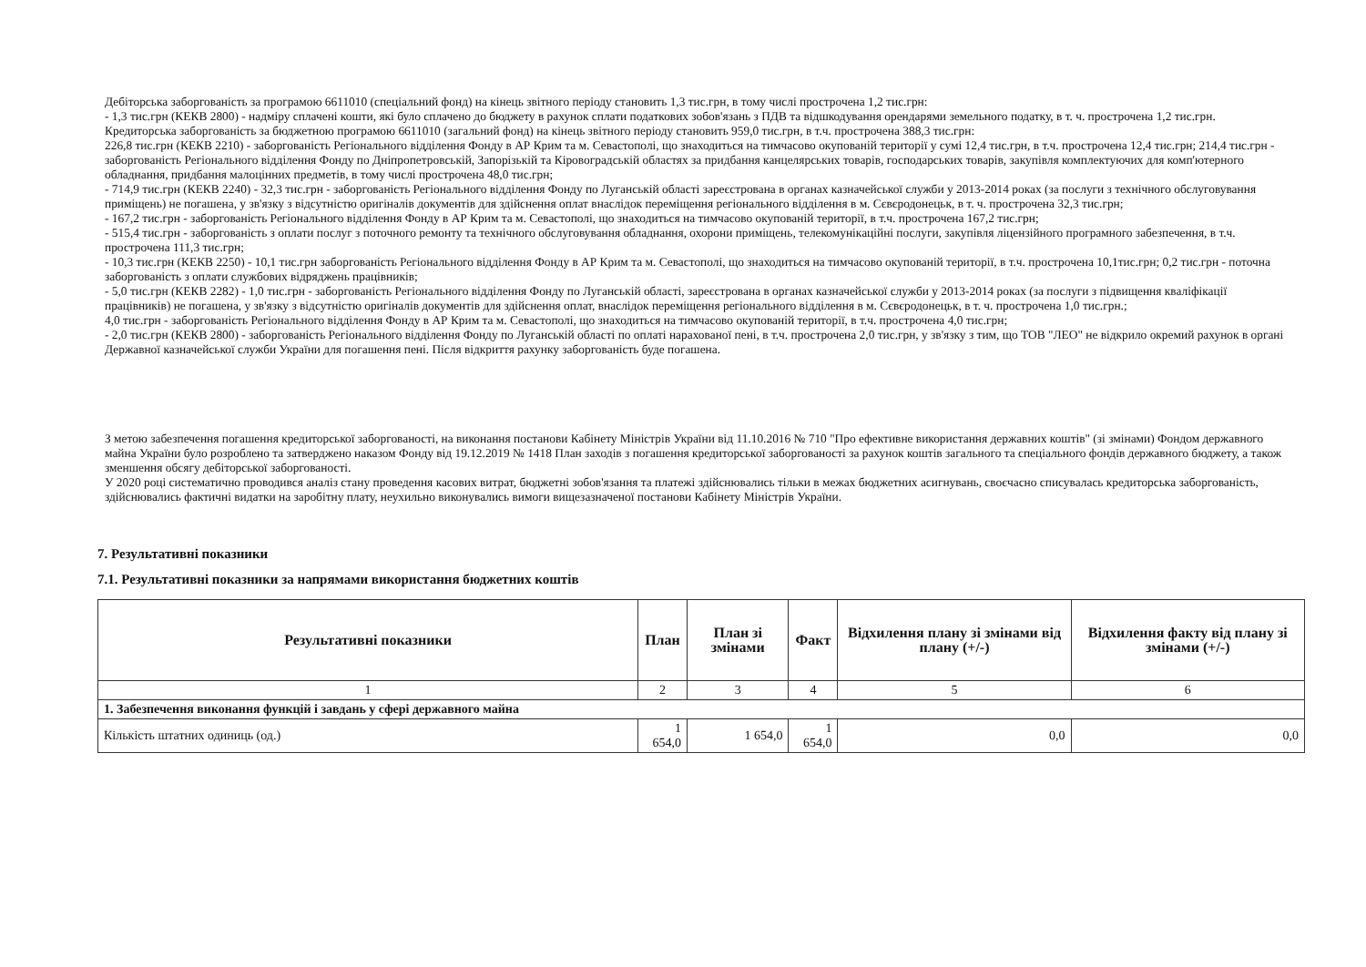Дебіторська заборгованість за програмою 6611010 (спеціальний фонд) на кінець звітного періоду становить 1,3 тис.грн, в тому числі прострочена 1,2 тис.грн:
- 1,3 тис.грн (КЕКВ 2800) - надміру сплачені кошти, які було сплачено до бюджету в рахунок сплати податкових зобов'язань з ПДВ та відшкодування орендарями земельного податку, в т. ч. прострочена 1,2 тис.грн.
Кредиторська заборгованість за бюджетною програмою 6611010 (загальний фонд) на кінець звітного періоду становить 959,0 тис.грн, в т.ч. прострочена 388,3 тис.грн:
226,8 тис.грн (КЕКВ 2210) - заборгованість Регіонального відділення Фонду в АР Крим та м. Севастополі, що знаходиться на тимчасово окупованій території у сумі 12,4 тис.грн, в т.ч. прострочена 12,4 тис.грн; 214,4 тис.грн - заборгованість Регіонального відділення Фонду по Дніпропетровській, Запорізькій та Кіровоградській областях за придбання канцелярських товарів, господарських товарів, закупівля комплектуючих для комп'ютерного обладнання, придбання малоцінних предметів, в тому числі прострочена 48,0 тис.грн;
- 714,9 тис.грн (КЕКВ 2240) - 32,3 тис.грн - заборгованість Регіонального відділення Фонду по Луганській області зареєстрована в органах казначейської служби у 2013-2014 роках (за послуги з технічного обслуговування приміщень) не погашена, у зв'язку з відсутністю оригіналів документів для здійснення оплат внаслідок переміщення регіонального відділення в м. Сєвєродонецьк, в т. ч. прострочена 32,3 тис.грн;
- 167,2 тис.грн - заборгованість Регіонального відділення Фонду в АР Крим та м. Севастополі, що знаходиться на тимчасово окупованій території, в т.ч. прострочена 167,2 тис.грн;
- 515,4 тис.грн - заборгованість з оплати послуг з поточного ремонту та технічного обслуговування обладнання, охорони приміщень, телекомунікаційні послуги, закупівля ліцензійного програмного забезпечення, в т.ч. прострочена 111,3 тис.грн;
- 10,3 тис.грн (КЕКВ 2250) - 10,1 тис.грн заборгованість Регіонального відділення Фонду в АР Крим та м. Севастополі, що знаходиться на тимчасово окупованій території, в т.ч. прострочена 10,1тис.грн; 0,2 тис.грн - поточна заборгованість з оплати службових відряджень працівників;
- 5,0 тис.грн (КЕКВ 2282) - 1,0 тис.грн - заборгованість Регіонального відділення Фонду по Луганській області, зареєстрована в органах казначейської служби у 2013-2014 роках (за послуги з підвищення кваліфікації працівників) не погашена, у зв'язку з відсутністю оригіналів документів для здійснення оплат, внаслідок переміщення регіонального відділення в м. Сєвєродонецьк, в т. ч. прострочена 1,0 тис.грн.;
4,0 тис.грн - заборгованість Регіонального відділення Фонду в АР Крим та м. Севастополі, що знаходиться на тимчасово окупованій території, в т.ч. прострочена 4,0 тис.грн;
- 2,0 тис.грн (КЕКВ 2800) - заборгованість Регіонального відділення Фонду по Луганській області по оплаті нарахованої пені, в т.ч. прострочена 2,0 тис.грн, у зв'язку з тим, що ТОВ "ЛЕО" не відкрило окремий рахунок в органі Державної казначейської служби України для погашення пені. Після відкриття рахунку заборгованість буде погашена.
З метою забезпечення погашення кредиторської заборгованості, на виконання постанови Кабінету Міністрів України від 11.10.2016 № 710 "Про ефективне використання державних коштів" (зі змінами) Фондом державного майна України було розроблено та затверджено наказом Фонду від 19.12.2019 № 1418 План заходів з погашення кредиторської заборгованості за рахунок коштів загального та спеціального фондів державного бюджету, а також зменшення обсягу дебіторської заборгованості.
У 2020 році систематично проводився аналіз стану проведення касових витрат, бюджетні зобов'язання та платежі здійснювались тільки в межах бюджетних асигнувань, своєчасно списувалась кредиторська заборгованість, здійснювались фактичні видатки на заробітну плату, неухильно виконувались вимоги вищезазначеної постанови Кабінету Міністрів України.
7. Результативні показники
7.1. Результативні показники за напрямами використання бюджетних коштів
| Результативні показники | План | План зі змінами | Факт | Відхилення плану зі змінами від плану (+/-) | Відхилення факту від плану зі змінами (+/-) |
| --- | --- | --- | --- | --- | --- |
| 1 | 2 | 3 | 4 | 5 | 6 |
| 1. Забезпечення виконання функцій і завдань у сфері державного майна | | | | | |
| Кількість штатних одиниць (од.) | 1 654,0 | 1 654,0 | 1 654,0 | 0,0 | 0,0 |